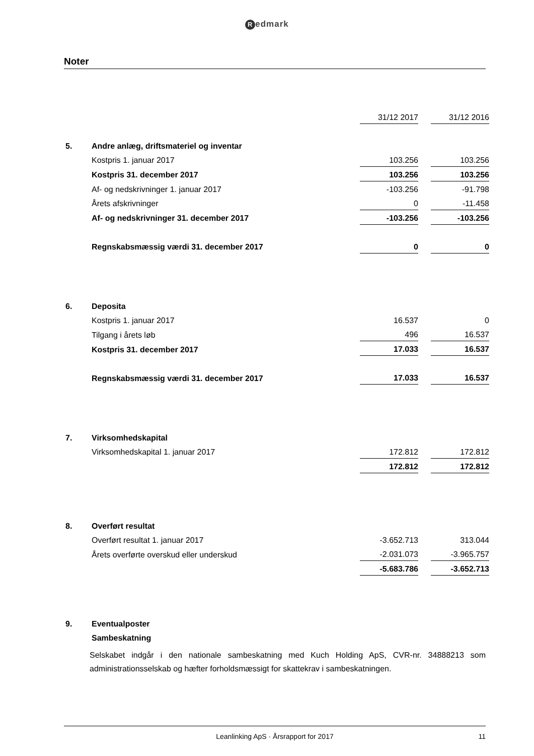Redmark
Noter
| | | 31/12 2017 | | 31/12 2016 |
| 5. | Andre anlæg, driftsmateriel og inventar | | | |
| | Kostpris 1. januar 2017 | 103.256 | | 103.256 |
| | Kostpris 31. december 2017 | 103.256 | | 103.256 |
| | Af- og nedskrivninger 1. januar 2017 | -103.256 | | -91.798 |
| | Årets afskrivninger | 0 | | -11.458 |
| | Af- og nedskrivninger 31. december 2017 | -103.256 | | -103.256 |
| | Regnskabsmæssig værdi 31. december 2017 | 0 | | 0 |
| 6. | Deposita | | | |
| | Kostpris 1. januar 2017 | 16.537 | | 0 |
| | Tilgang i årets løb | 496 | | 16.537 |
| | Kostpris 31. december 2017 | 17.033 | | 16.537 |
| | Regnskabsmæssig værdi 31. december 2017 | 17.033 | | 16.537 |
| 7. | Virksomhedskapital | | | |
| | Virksomhedskapital 1. januar 2017 | 172.812 | | 172.812 |
| | | 172.812 | | 172.812 |
| 8. | Overført resultat | | | |
| | Overført resultat 1. januar 2017 | -3.652.713 | | 313.044 |
| | Årets overførte overskud eller underskud | -2.031.073 | | -3.965.757 |
| | | -5.683.786 | | -3.652.713 |
| 9. | Eventualposter | | | |
| | Sambeskatning | | | |
Selskabet indgår i den nationale sambeskatning med Kuch Holding ApS, CVR-nr. 34888213 som administrationsselskab og hæfter forholdsmæssigt for skattekrav i sambeskatningen.
Leanlinking ApS · Årsrapport for 2017 11